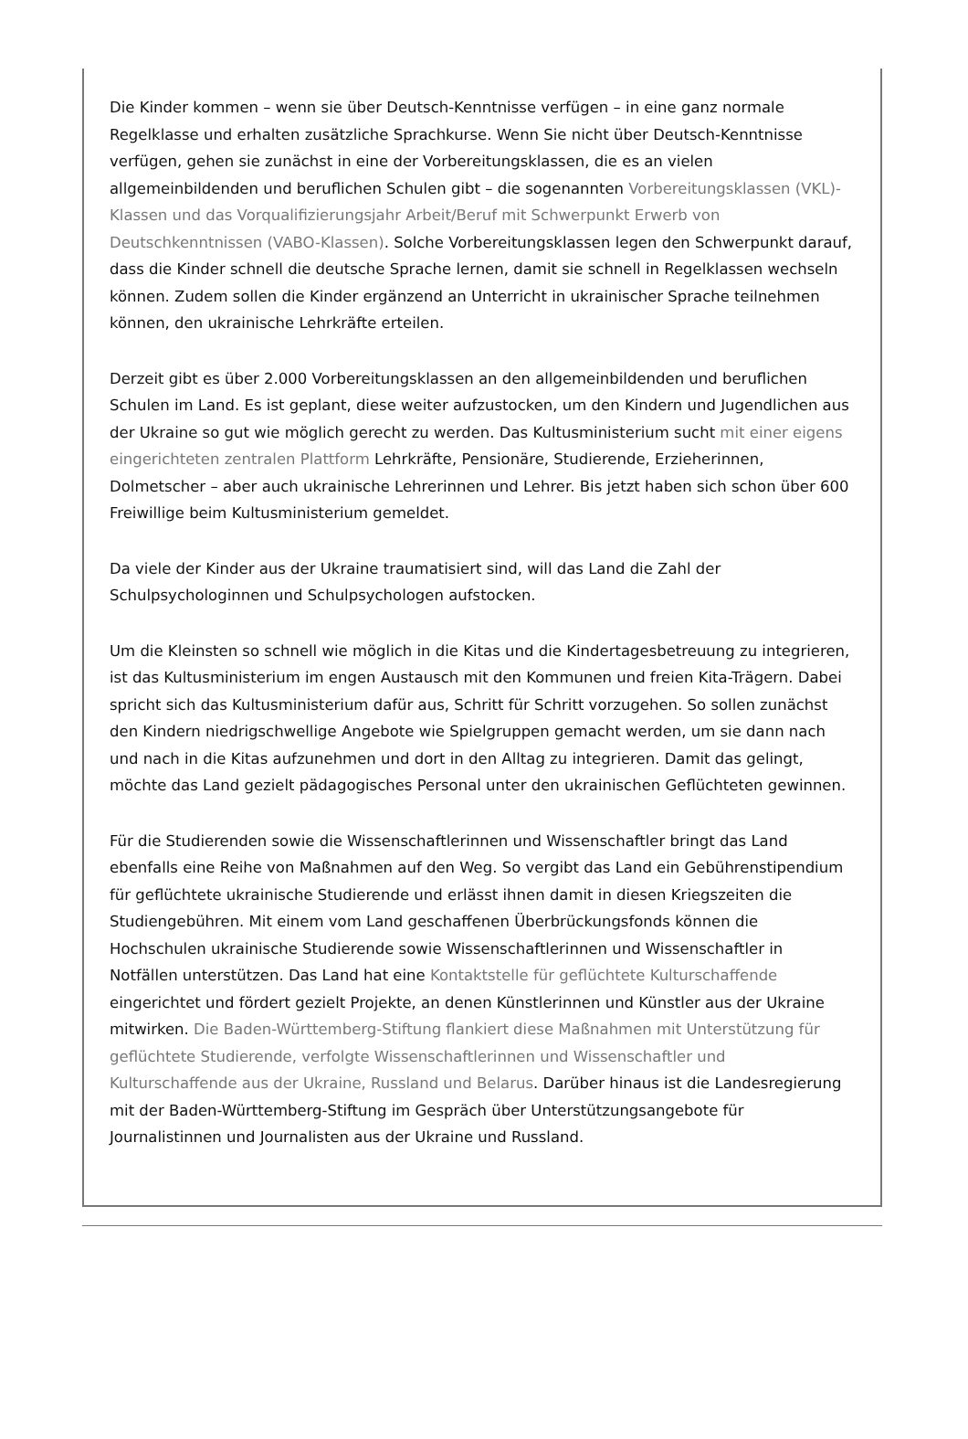Die Kinder kommen – wenn sie über Deutsch-Kenntnisse verfügen – in eine ganz normale Regelklasse und erhalten zusätzliche Sprachkurse. Wenn Sie nicht über Deutsch-Kenntnisse verfügen, gehen sie zunächst in eine der Vorbereitungsklassen, die es an vielen allgemeinbildenden und beruflichen Schulen gibt – die sogenannten Vorbereitungsklassen (VKL)-Klassen und das Vorqualifizierungsjahr Arbeit/Beruf mit Schwerpunkt Erwerb von Deutschkenntnissen (VABO-Klassen). Solche Vorbereitungsklassen legen den Schwerpunkt darauf, dass die Kinder schnell die deutsche Sprache lernen, damit sie schnell in Regelklassen wechseln können. Zudem sollen die Kinder ergänzend an Unterricht in ukrainischer Sprache teilnehmen können, den ukrainische Lehrkräfte erteilen.
Derzeit gibt es über 2.000 Vorbereitungsklassen an den allgemeinbildenden und beruflichen Schulen im Land. Es ist geplant, diese weiter aufzustocken, um den Kindern und Jugendlichen aus der Ukraine so gut wie möglich gerecht zu werden. Das Kultusministerium sucht mit einer eigens eingerichteten zentralen Plattform Lehrkräfte, Pensionäre, Studierende, Erzieherinnen, Dolmetscher – aber auch ukrainische Lehrerinnen und Lehrer. Bis jetzt haben sich schon über 600 Freiwillige beim Kultusministerium gemeldet.
Da viele der Kinder aus der Ukraine traumatisiert sind, will das Land die Zahl der Schulpsychologinnen und Schulpsychologen aufstocken.
Um die Kleinsten so schnell wie möglich in die Kitas und die Kindertagesbetreuung zu integrieren, ist das Kultusministerium im engen Austausch mit den Kommunen und freien Kita-Trägern. Dabei spricht sich das Kultusministerium dafür aus, Schritt für Schritt vorzugehen. So sollen zunächst den Kindern niedrigschwellige Angebote wie Spielgruppen gemacht werden, um sie dann nach und nach in die Kitas aufzunehmen und dort in den Alltag zu integrieren. Damit das gelingt, möchte das Land gezielt pädagogisches Personal unter den ukrainischen Geflüchteten gewinnen.
Für die Studierenden sowie die Wissenschaftlerinnen und Wissenschaftler bringt das Land ebenfalls eine Reihe von Maßnahmen auf den Weg. So vergibt das Land ein Gebührenstipendium für geflüchtete ukrainische Studierende und erlässt ihnen damit in diesen Kriegszeiten die Studiengebühren. Mit einem vom Land geschaffenen Überbrückungsfonds können die Hochschulen ukrainische Studierende sowie Wissenschaftlerinnen und Wissenschaftler in Notfällen unterstützen. Das Land hat eine Kontaktstelle für geflüchtete Kulturschaffende eingerichtet und fördert gezielt Projekte, an denen Künstlerinnen und Künstler aus der Ukraine mitwirken. Die Baden-Württemberg-Stiftung flankiert diese Maßnahmen mit Unterstützung für geflüchtete Studierende, verfolgte Wissenschaftlerinnen und Wissenschaftler und Kulturschaffende aus der Ukraine, Russland und Belarus. Darüber hinaus ist die Landesregierung mit der Baden-Württemberg-Stiftung im Gespräch über Unterstützungsangebote für Journalistinnen und Journalisten aus der Ukraine und Russland.